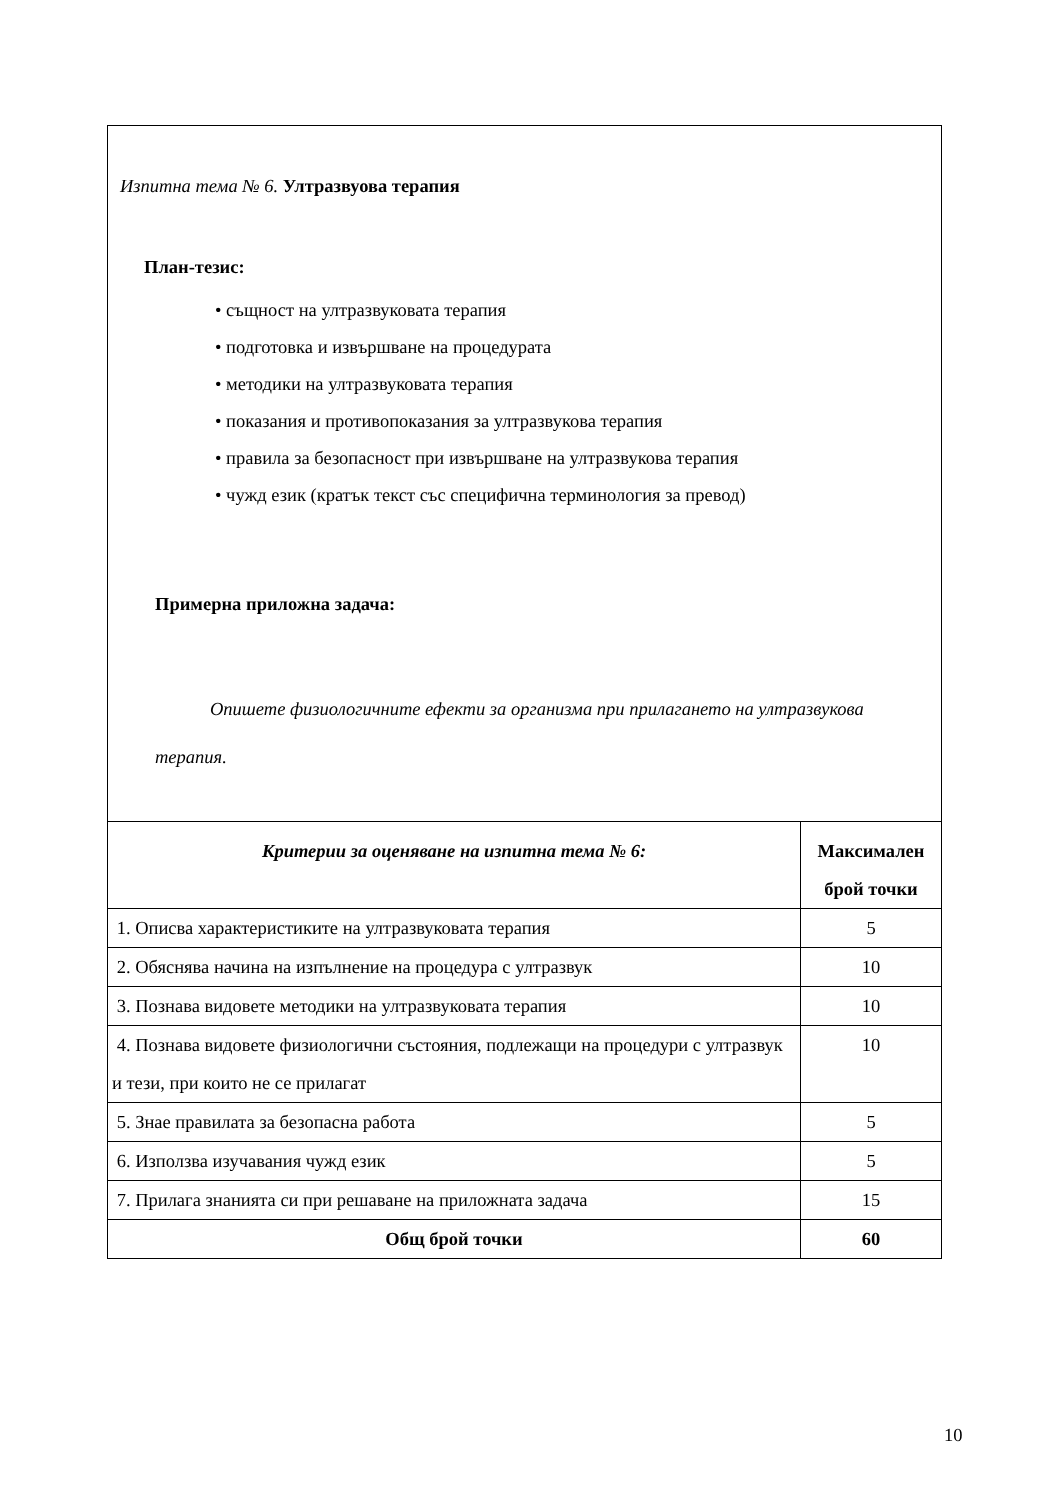| Изпитна тема № 6. Ултразвуова терапия План-тезис: • същност на ултразвуковата терапия • подготовка и извършване на процедурата • методики на ултразвуковата терапия • показания и противопоказания за ултразвукова терапия • правила за безопасност при извършване на ултразвукова терапия • чужд език (кратък текст със специфична терминология за превод) Примерна приложна задача: Опишете физиологичните ефекти за организма при прилагането на ултразвукова терапия. | |
| Критерии за оценяване на изпитна тема № 6: | Максимален брой точки |
| 1. Описва характеристиките на ултразвуковата терапия | 5 |
| 2. Обяснява начина на изпълнение на процедура с ултразвук | 10 |
| 3. Познава видовете методики на ултразвуковата терапия | 10 |
| 4. Познава видовете физиологични състояния, подлежащи на процедури с ултразвук и тези, при които не се прилагат | 10 |
| 5. Знае правилата за безопасна работа | 5 |
| 6. Използва изучавания чужд език | 5 |
| 7. Прилага знанията си при решаване на приложната задача | 15 |
| Общ брой точки | 60 |
10